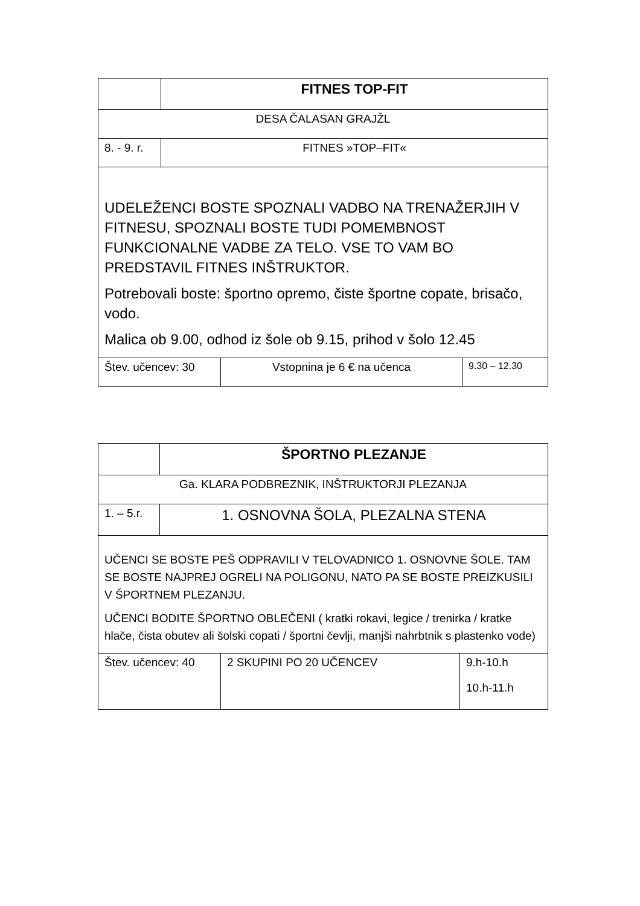| | FITNES TOP-FIT | | |
| DESA ČALASAN GRAJŽL | | | |
| 8. - 9. r. | FITNES »TOP–FIT« | | |
| UDELEŽENCI BOSTE SPOZNALI VADBO NA TRENAŽERJIH V FITNESU, SPOZNALI BOSTE TUDI POMEMBNOST FUNKCIONALNE VADBE ZA TELO. VSE TO VAM BO PREDSTAVIL FITNES INŠTRUKTOR. Potrebovali boste: športno opremo, čiste športne copate, brisačo, vodo. Malica ob 9.00, odhod iz šole ob 9.15, prihod v šolo 12.45 | | | |
| Štev. učencev: 30 | | Vstopnina je 6 € na učenca | 9.30 – 12.30 |
| | ŠPORTNO PLEZANJE | | |
| Ga. KLARA PODBREZNIK, INŠTRUKTORJI PLEZANJA | | | |
| 1. – 5.r. | 1. OSNOVNA ŠOLA, PLEZALNA STENA | | |
| UČENCI SE BOSTE PEŠ ODPRAVILI V TELOVADNICO 1. OSNOVNE ŠOLE. TAM SE BOSTE NAJPREJ OGRELI NA POLIGONU, NATO PA SE BOSTE PREIZKUSILI V ŠPORTNEM PLEZANJU. UČENCI BODITE ŠPORTNO OBLEČENI ( kratki rokavi, legice / trenirka / kratke hlače, čista obutev ali šolski copati / športni čevlji, manjši nahrbtnik s plastenko vode) | | | |
| Štev. učencev: 40 | | 2 SKUPINI PO 20 UČENCEV | 9.h-10.h 10.h-11.h |